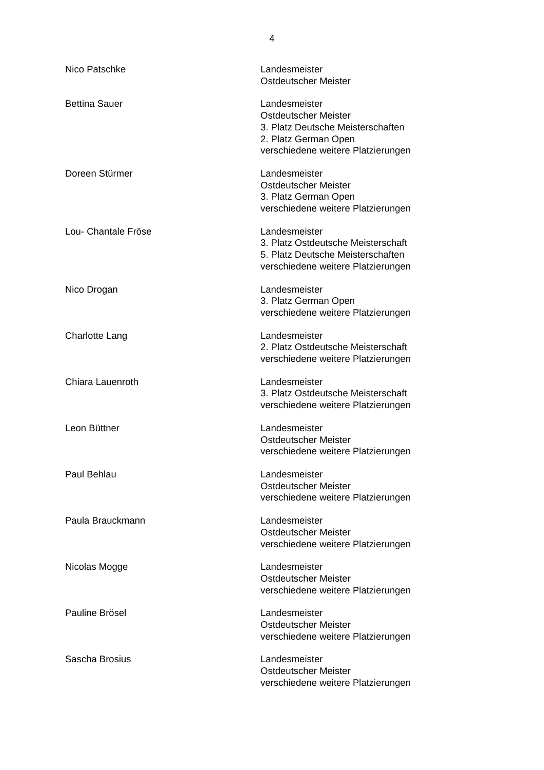4
Nico Patschke Landesmeister
Ostdeutscher Meister
Bettina Sauer Landesmeister
Ostdeutscher Meister
3. Platz Deutsche Meisterschaften
2. Platz German Open
verschiedene weitere Platzierungen
Doreen Stürmer Landesmeister
Ostdeutscher Meister
3. Platz German Open
verschiedene weitere Platzierungen
Lou- Chantale Fröse Landesmeister
3. Platz Ostdeutsche Meisterschaft
5. Platz Deutsche Meisterschaften
verschiedene weitere Platzierungen
Nico Drogan Landesmeister
3. Platz German Open
verschiedene weitere Platzierungen
Charlotte Lang Landesmeister
2. Platz Ostdeutsche Meisterschaft
verschiedene weitere Platzierungen
Chiara Lauenroth Landesmeister
3. Platz Ostdeutsche Meisterschaft
verschiedene weitere Platzierungen
Leon Büttner Landesmeister
Ostdeutscher Meister
verschiedene weitere Platzierungen
Paul Behlau Landesmeister
Ostdeutscher Meister
verschiedene weitere Platzierungen
Paula Brauckmann Landesmeister
Ostdeutscher Meister
verschiedene weitere Platzierungen
Nicolas Mogge Landesmeister
Ostdeutscher Meister
verschiedene weitere Platzierungen
Pauline Brösel Landesmeister
Ostdeutscher Meister
verschiedene weitere Platzierungen
Sascha Brosius Landesmeister
Ostdeutscher Meister
verschiedene weitere Platzierungen